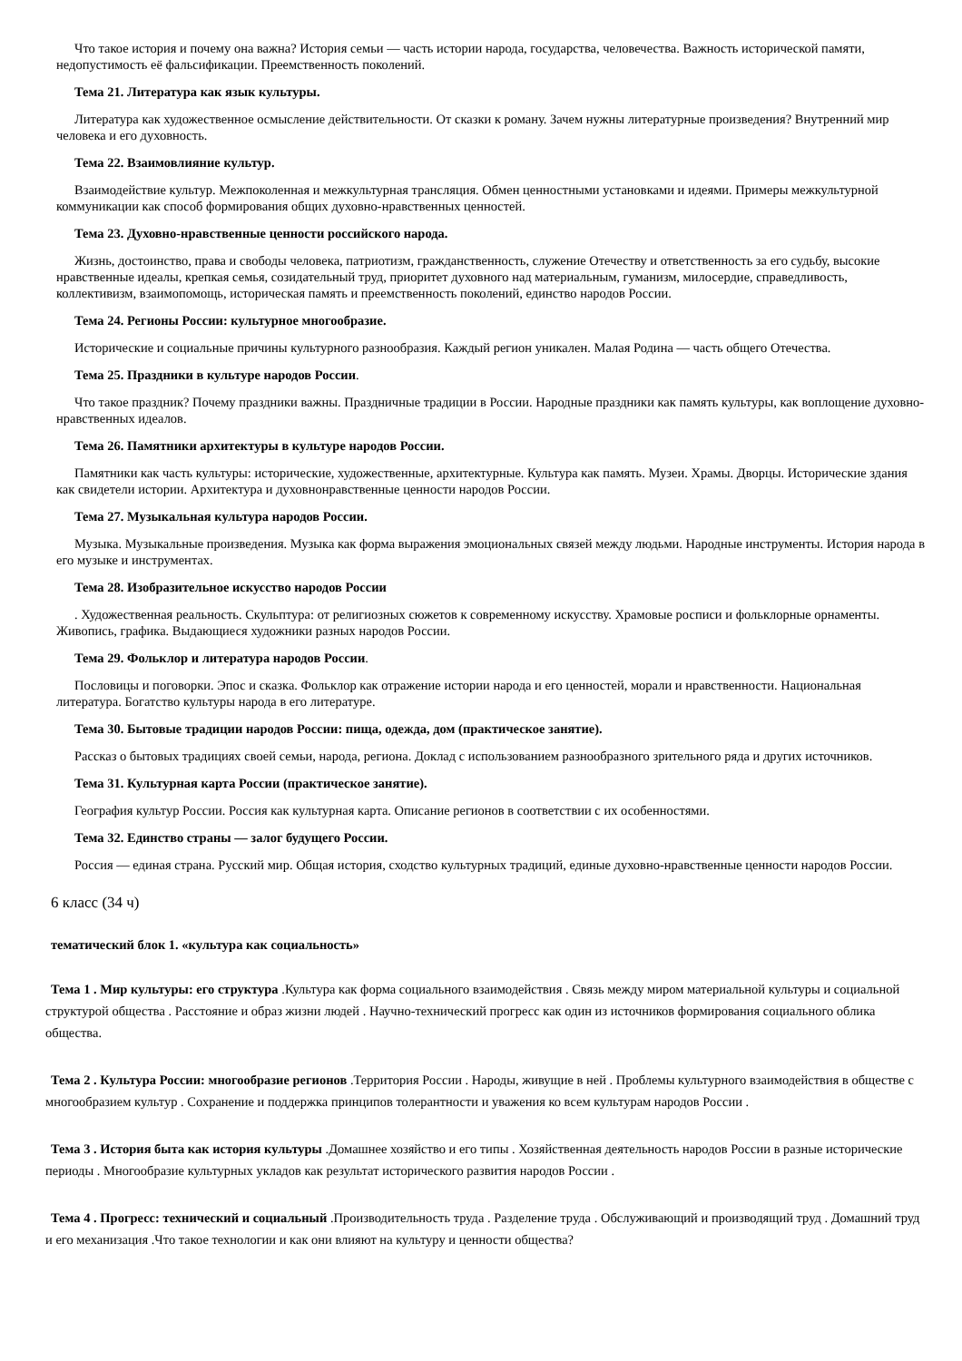Что такое история и почему она важна? История семьи — часть истории народа, государства, человечества. Важность исторической памяти, недопустимость её фальсификации. Преемственность поколений.
Тема 21. Литература как язык культуры.
Литература как художественное осмысление действительности. От сказки к роману. Зачем нужны литературные произведения? Внутренний мир человека и его духовность.
Тема 22. Взаимовлияние культур.
Взаимодействие культур. Межпоколенная и межкультурная трансляция. Обмен ценностными установками и идеями. Примеры межкультурной коммуникации как способ формирования общих духовно-нравственных ценностей.
Тема 23. Духовно-нравственные ценности российского народа.
Жизнь, достоинство, права и свободы человека, патриотизм, гражданственность, служение Отечеству и ответственность за его судьбу, высокие нравственные идеалы, крепкая семья, созидательный труд, приоритет духовного над материальным, гуманизм, милосердие, справедливость, коллективизм, взаимопомощь, историческая память и преемственность поколений, единство народов России.
Тема 24. Регионы России: культурное многообразие.
Исторические и социальные причины культурного разнообразия. Каждый регион уникален. Малая Родина — часть общего Отечества.
Тема 25. Праздники в культуре народов России.
Что такое праздник? Почему праздники важны. Праздничные традиции в России. Народные праздники как память культуры, как воплощение духовно-нравственных идеалов.
Тема 26. Памятники архитектуры в культуре народов России.
Памятники как часть культуры: исторические, художественные, архитектурные. Культура как память. Музеи. Храмы. Дворцы. Исторические здания как свидетели истории. Архитектура и духовнонравственные ценности народов России.
Тема 27. Музыкальная культура народов России.
Музыка. Музыкальные произведения. Музыка как форма выражения эмоциональных связей между людьми. Народные инструменты. История народа в его музыке и инструментах.
Тема 28. Изобразительное искусство народов России
. Художественная реальность. Скульптура: от религиозных сюжетов к современному искусству. Храмовые росписи и фольклорные орнаменты. Живопись, графика. Выдающиеся художники разных народов России.
Тема 29. Фольклор и литература народов России.
Пословицы и поговорки. Эпос и сказка. Фольклор как отражение истории народа и его ценностей, морали и нравственности. Национальная литература. Богатство культуры народа в его литературе.
Тема 30. Бытовые традиции народов России: пища, одежда, дом (практическое занятие).
Рассказ о бытовых традициях своей семьи, народа, региона. Доклад с использованием разнообразного зрительного ряда и других источников.
Тема 31. Культурная карта России (практическое занятие).
География культур России. Россия как культурная карта. Описание регионов в соответствии с их особенностями.
Тема 32. Единство страны — залог будущего России.
Россия — единая страна. Русский мир. Общая история, сходство культурных традиций, единые духовно-нравственные ценности народов России.
6 класс (34 ч)
тематический блок 1. «культура как социальность»
Тема 1 . Мир культуры: его структура .Культура как форма социального взаимодействия . Связь между миром материальной культуры и социальной структурой общества . Расстояние и образ жизни людей . Научно-технический прогресс как один из источников формирования социального облика общества.
Тема 2 . Культура России: многообразие регионов .Территория России . Народы, живущие в ней . Проблемы культурного взаимодействия в обществе с многообразием культур . Сохранение и поддержка принципов толерантности и уважения ко всем культурам народов России .
Тема 3 . История быта как история культуры .Домашнее хозяйство и его типы . Хозяйственная деятельность народов России в разные исторические периоды . Многообразие культурных укладов как результат исторического развития народов России .
Тема 4 . Прогресс: технический и социальный .Производительность труда . Разделение труда . Обслуживающий и производящий труд . Домашний труд и его механизация .Что такое технологии и как они влияют на культуру и ценности общества?